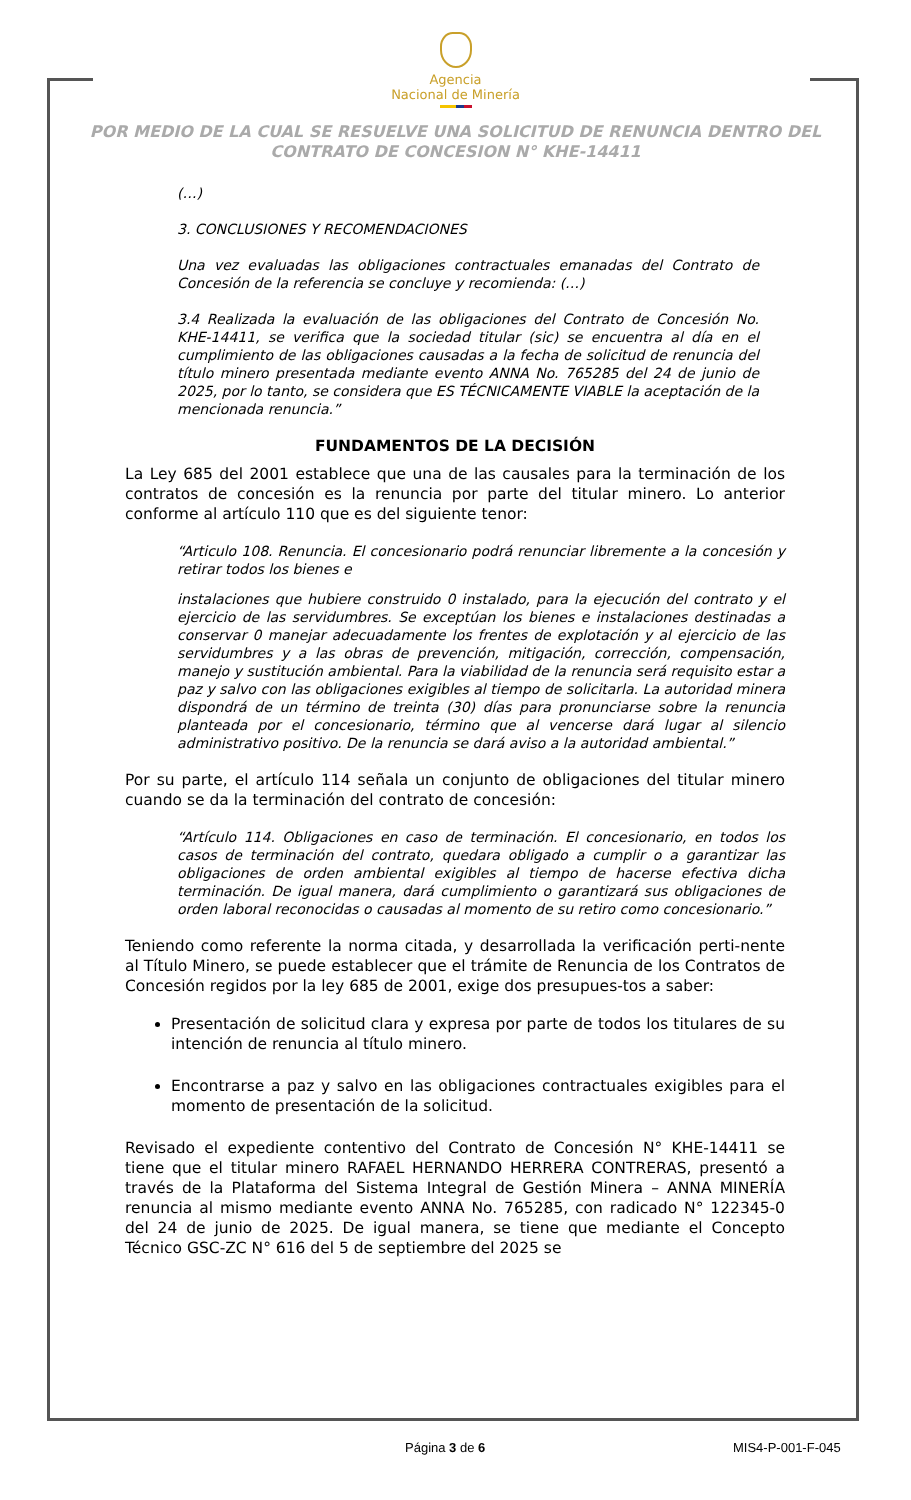Agencia
Nacional de Minería
POR MEDIO DE LA CUAL SE RESUELVE UNA SOLICITUD DE RENUNCIA DENTRO DEL CONTRATO DE CONCESION N° KHE-14411
(…)
3. CONCLUSIONES Y RECOMENDACIONES
Una vez evaluadas las obligaciones contractuales emanadas del Contrato de Concesión de la referencia se concluye y recomienda: (…)
3.4 Realizada la evaluación de las obligaciones del Contrato de Concesión No. KHE-14411, se verifica que la sociedad titular (sic) se encuentra al día en el cumplimiento de las obligaciones causadas a la fecha de solicitud de renuncia del título minero presentada mediante evento ANNA No. 765285 del 24 de junio de 2025, por lo tanto, se considera que ES TÉCNICAMENTE VIABLE la aceptación de la mencionada renuncia.”
FUNDAMENTOS DE LA DECISIÓN
La Ley 685 del 2001 establece que una de las causales para la terminación de los contratos de concesión es la renuncia por parte del titular minero. Lo anterior conforme al artículo 110 que es del siguiente tenor:
“Articulo 108. Renuncia. El concesionario podrá renunciar libremente a la concesión y retirar todos los bienes e
instalaciones que hubiere construido 0 instalado, para la ejecución del contrato y el ejercicio de las servidumbres. Se exceptúan los bienes e instalaciones destinadas a conservar 0 manejar adecuadamente los frentes de explotación y al ejercicio de las servidumbres y a las obras de prevención, mitigación, corrección, compensación, manejo y sustitución ambiental. Para la viabilidad de la renuncia será requisito estar a paz y salvo con las obligaciones exigibles al tiempo de solicitarla. La autoridad minera dispondrá de un término de treinta (30) días para pronunciarse sobre la renuncia planteada por el concesionario, término que al vencerse dará lugar al silencio administrativo positivo. De la renuncia se dará aviso a la autoridad ambiental.”
Por su parte, el artículo 114 señala un conjunto de obligaciones del titular minero cuando se da la terminación del contrato de concesión:
“Artículo 114. Obligaciones en caso de terminación. El concesionario, en todos los casos de terminación del contrato, quedara obligado a cumplir o a garantizar las obligaciones de orden ambiental exigibles al tiempo de hacerse efectiva dicha terminación. De igual manera, dará cumplimiento o garantizará sus obligaciones de orden laboral reconocidas o causadas al momento de su retiro como concesionario.”
Teniendo como referente la norma citada, y desarrollada la verificación perti-nente al Título Minero, se puede establecer que el trámite de Renuncia de los Contratos de Concesión regidos por la ley 685 de 2001, exige dos presupues-tos a saber:
Presentación de solicitud clara y expresa por parte de todos los titulares de su intención de renuncia al título minero.
Encontrarse a paz y salvo en las obligaciones contractuales exigibles para el momento de presentación de la solicitud.
Revisado el expediente contentivo del Contrato de Concesión N° KHE-14411 se tiene que el titular minero RAFAEL HERNANDO HERRERA CONTRERAS, presentó a través de la Plataforma del Sistema Integral de Gestión Minera – ANNA MINERÍA renuncia al mismo mediante evento ANNA No. 765285, con radicado N° 122345-0 del 24 de junio de 2025. De igual manera, se tiene que mediante el Concepto Técnico GSC-ZC N° 616 del 5 de septiembre del 2025 se
Página 3 de 6 MIS4-P-001-F-045